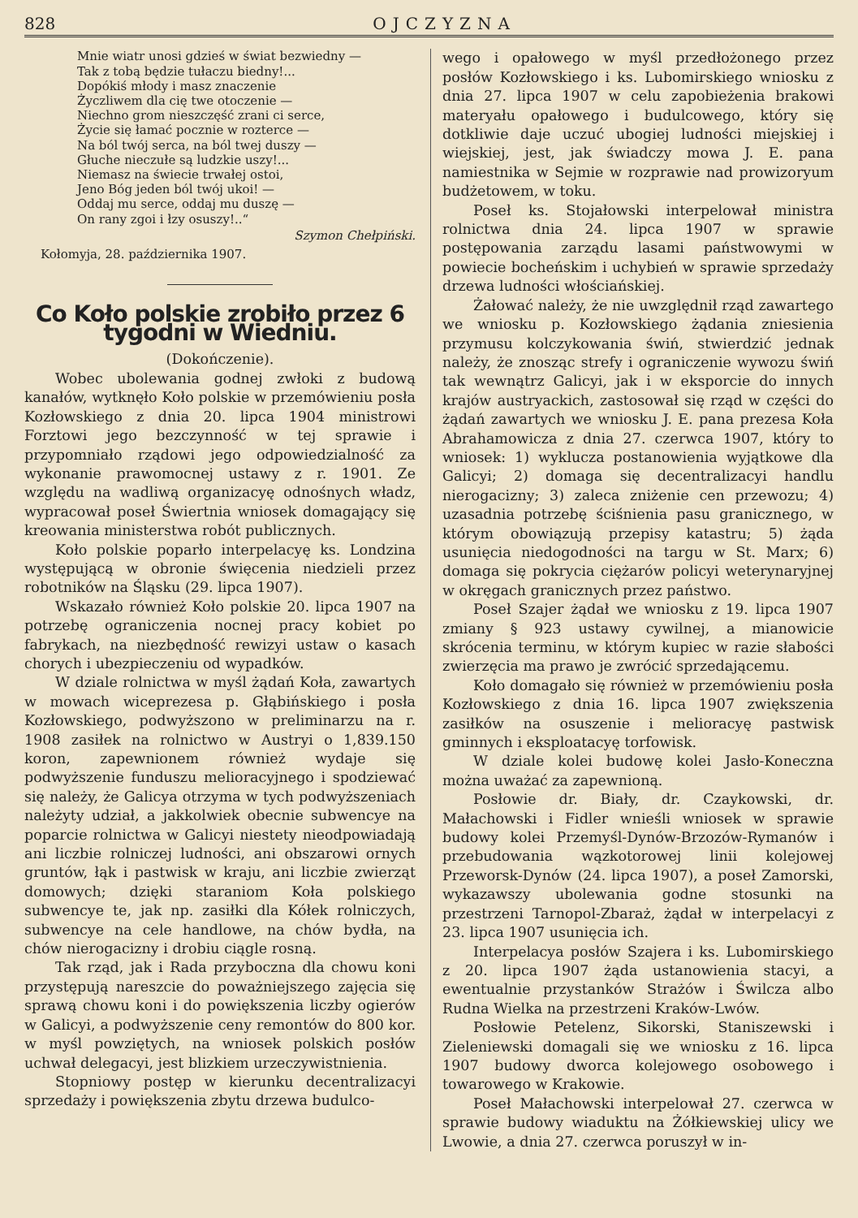828 OJCZYZNA
Mnie wiatr unosi gdzieś w świat bezwiedny —
Tak z tobą będzie tułaczu biedny!...
Dopókiś młody i masz znaczenie
Życzliwem dla cię twe otoczenie —
Niechno grom nieszczęść zrani ci serce,
Życie się łamać pocznie w rozterce —
Na ból twój serca, na ból twej duszy —
Głuche nieczułe są ludzkie uszy!...
Niemasz na świecie trwałej ostoi,
Jeno Bóg jeden ból twój ukoi! —
Oddaj mu serce, oddaj mu duszę —
On rany zgoi i łzy osuszy!..“
Szymon Chełpiński.
Kołomyja, 28. października 1907.
Co Koło polskie zrobiło przez 6 tygodni w Wiedniu.
(Dokończenie).
Wobec ubolewania godnej zwłoki z budową kanałów, wytknęło Koło polskie w przemówieniu posła Kozłowskiego z dnia 20. lipca 1904 ministrowi Forztowi jego bezczynność w tej sprawie i przypomniało rządowi jego odpowiedzialność za wykonanie prawomocnej ustawy z r. 1901. Ze względu na wadliwą organizacyę odnośnych władz, wypracował poseł Świertnia wniosek domagający się kreowania ministerstwa robót publicznych.
Koło polskie poparło interpelacyę ks. Londzina występującą w obronie święcenia niedzieli przez robotników na Śląsku (29. lipca 1907).
Wskazało również Koło polskie 20. lipca 1907 na potrzebę ograniczenia nocnej pracy kobiet po fabrykach, na niezbędność rewizyi ustaw o kasach chorych i ubezpieczeniu od wypadków.
W dziale rolnictwa w myśl żądań Koła, zawartych w mowach wiceprezesa p. Głąbińskiego i posła Kozłowskiego, podwyższono w preliminarzu na r. 1908 zasiłek na rolnictwo w Austryi o 1,839.150 koron, zapewnionem również wydaje się podwyższenie funduszu melioracyjnego i spodziewać się należy, że Galicya otrzyma w tych podwyższeniach należyty udział, a jakkolwiek obecnie subwencye na poparcie rolnictwa w Galicyi niestety nieodpowiadają ani liczbie rolniczej ludności, ani obszarowi ornych gruntów, łąk i pastwisk w kraju, ani liczbie zwierząt domowych; dzięki staraniom Koła polskiego subwencye te, jak np. zasiłki dla Kółek rolniczych, subwencye na cele handlowe, na chów bydła, na chów nierogacizny i drobiu ciągle rosną.
Tak rząd, jak i Rada przyboczna dla chowu koni przystępują nareszcie do poważniejszego zajęcia się sprawą chowu koni i do powiększenia liczby ogierów w Galicyi, a podwyższenie ceny remontów do 800 kor. w myśl powziętych, na wniosek polskich posłów uchwał delegacyi, jest blizkiem urzeczywistnienia.
Stopniowy postęp w kierunku decentralizacyi sprzedaży i powiększenia zbytu drzewa budulco-
wego i opałowego w myśl przedłożonego przez posłów Kozłowskiego i ks. Lubomirskiego wniosku z dnia 27. lipca 1907 w celu zapobieżenia brakowi materyału opałowego i budulcowego, który się dotkliwie daje uczuć ubogiej ludności miejskiej i wiejskiej, jest, jak świadczy mowa J. E. pana namiestnika w Sejmie w rozprawie nad prowizoryum budżetowem, w toku.
Poseł ks. Stojałowski interpelował ministra rolnictwa dnia 24. lipca 1907 w sprawie postępowania zarządu lasami państwowymi w powiecie bocheńskim i uchybień w sprawie sprzedaży drzewa ludności włościańskiej.
Żałować należy, że nie uwzględnił rząd zawartego we wniosku p. Kozłowskiego żądania zniesienia przymusu kolczykowania świń, stwierdzić jednak należy, że znosząc strefy i ograniczenie wywozu świń tak wewnątrz Galicyi, jak i w eksporcie do innych krajów austryackich, zastosował się rząd w części do żądań zawartych we wniosku J. E. pana prezesa Koła Abrahamowicza z dnia 27. czerwca 1907, który to wniosek: 1) wyklucza postanowienia wyjątkowe dla Galicyi; 2) domaga się decentralizacyi handlu nierogacizny; 3) zaleca zniżenie cen przewozu; 4) uzasadnia potrzebę ściśnienia pasu granicznego, w którym obowiązują przepisy katastru; 5) żąda usunięcia niedogodności na targu w St. Marx; 6) domaga się pokrycia ciężarów policyi weterynaryjnej w okręgach granicznych przez państwo.
Poseł Szajer żądał we wniosku z 19. lipca 1907 zmiany § 923 ustawy cywilnej, a mianowicie skrócenia terminu, w którym kupiec w razie słabości zwierzęcia ma prawo je zwrócić sprzedającemu.
Koło domagało się również w przemówieniu posła Kozłowskiego z dnia 16. lipca 1907 zwiększenia zasiłków na osuszenie i melioracyę pastwisk gminnych i eksploatacyę torfowisk.
W dziale kolei budowę kolei Jasło-Koneczna można uważać za zapewnioną.
Posłowie dr. Biały, dr. Czaykowski, dr. Małachowski i Fidler wnieśli wniosek w sprawie budowy kolei Przemyśl-Dynów-Brzozów-Rymanów i przebudowania wązkotorowej linii kolejowej Przeworsk-Dynów (24. lipca 1907), a poseł Zamorski, wykazawszy ubolewania godne stosunki na przestrzeni Tarnopol-Zbaraż, żądał w interpelacyi z 23. lipca 1907 usunięcia ich.
Interpelacya posłów Szajera i ks. Lubomirskiego z 20. lipca 1907 żąda ustanowienia stacyi, a ewentualnie przystanków Strażów i Świlcza albo Rudna Wielka na przestrzeni Kraków-Lwów.
Posłowie Petelenz, Sikorski, Staniszewski i Zieleniewski domagali się we wniosku z 16. lipca 1907 budowy dworca kolejowego osobowego i towarowego w Krakowie.
Poseł Małachowski interpelował 27. czerwca w sprawie budowy wiaduktu na Żółkiewskiej ulicy we Lwowie, a dnia 27. czerwca poruszył w in-